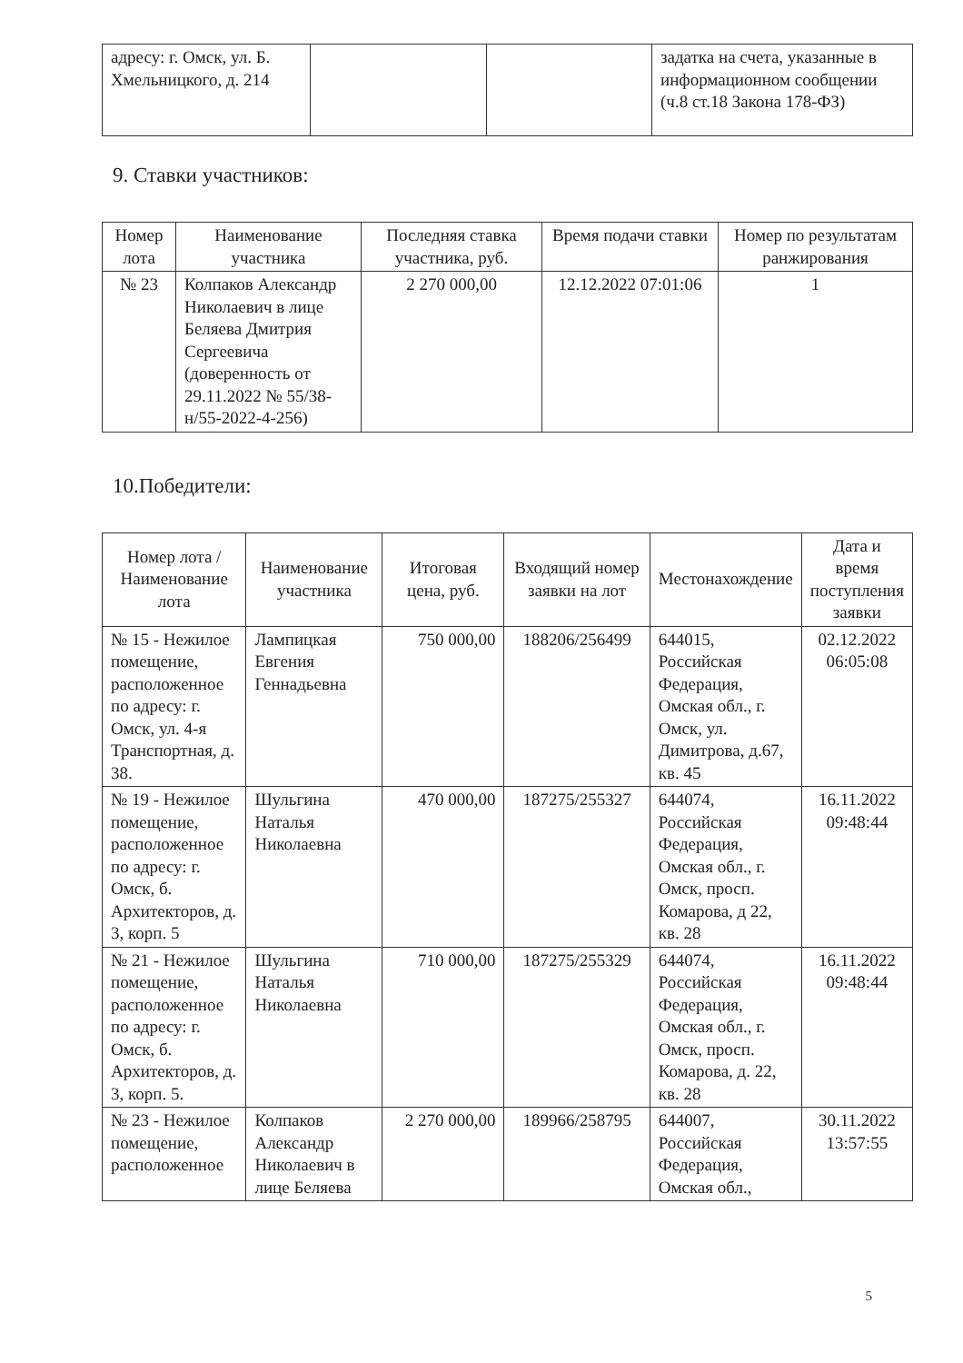| адресу: г. Омск, ул. Б. Хмельницкого, д. 214 | | | задатка на счета, указанные в информационном сообщении (ч.8 ст.18 Закона 178-ФЗ) |
9. Ставки участников:
| Номер лота | Наименование участника | Последняя ставка участника, руб. | Время подачи ставки | Номер по результатам ранжирования |
| --- | --- | --- | --- | --- |
| № 23 | Колпаков Александр Николаевич в лице Беляева Дмитрия Сергеевича (доверенность от 29.11.2022 № 55/38-н/55-2022-4-256) | 2 270 000,00 | 12.12.2022 07:01:06 | 1 |
10.Победители:
| Номер лота / Наименование лота | Наименование участника | Итоговая цена, руб. | Входящий номер заявки на лот | Местонахождение | Дата и время поступления заявки |
| --- | --- | --- | --- | --- | --- |
| № 15 - Нежилое помещение, расположенное по адресу: г. Омск, ул. 4-я Транспортная, д. 38. | Лампицкая Евгения Геннадьевна | 750 000,00 | 188206/256499 | 644015, Российская Федерация, Омская обл., г. Омск, ул. Димитрова, д.67, кв. 45 | 02.12.2022 06:05:08 |
| № 19 - Нежилое помещение, расположенное по адресу: г. Омск, б. Архитекторов, д. 3, корп. 5 | Шульгина Наталья Николаевна | 470 000,00 | 187275/255327 | 644074, Российская Федерация, Омская обл., г. Омск, просп. Комарова, д 22, кв. 28 | 16.11.2022 09:48:44 |
| № 21 - Нежилое помещение, расположенное по адресу: г. Омск, б. Архитекторов, д. 3, корп. 5. | Шульгина Наталья Николаевна | 710 000,00 | 187275/255329 | 644074, Российская Федерация, Омская обл., г. Омск, просп. Комарова, д. 22, кв. 28 | 16.11.2022 09:48:44 |
| № 23 - Нежилое помещение, расположенное | Колпаков Александр Николаевич в лице Беляева | 2 270 000,00 | 189966/258795 | 644007, Российская Федерация, Омская обл., | 30.11.2022 13:57:55 |
5